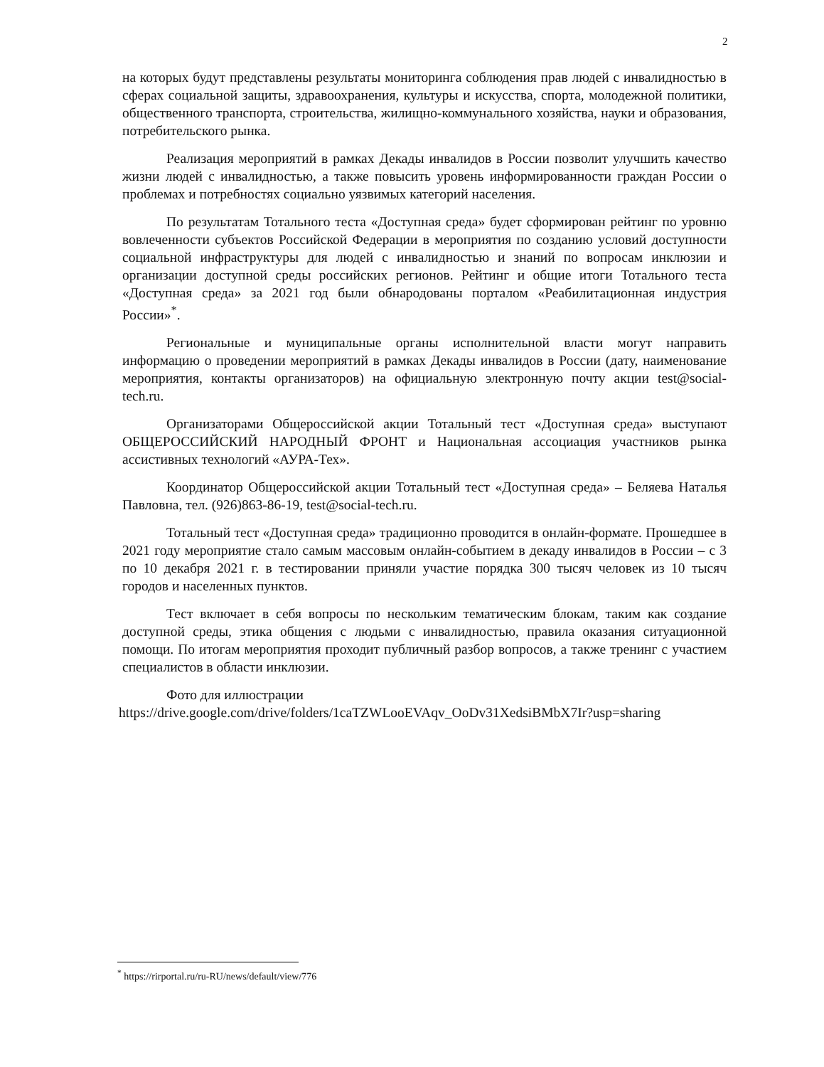2
на которых будут представлены результаты мониторинга соблюдения прав людей с инвалидностью в сферах социальной защиты, здравоохранения, культуры и искусства, спорта, молодежной политики, общественного транспорта, строительства, жилищно-коммунального хозяйства, науки и образования, потребительского рынка.
Реализация мероприятий в рамках Декады инвалидов в России позволит улучшить качество жизни людей с инвалидностью, а также повысить уровень информированности граждан России о проблемах и потребностях социально уязвимых категорий населения.
По результатам Тотального теста «Доступная среда» будет сформирован рейтинг по уровню вовлеченности субъектов Российской Федерации в мероприятия по созданию условий доступности социальной инфраструктуры для людей с инвалидностью и знаний по вопросам инклюзии и организации доступной среды российских регионов. Рейтинг и общие итоги Тотального теста «Доступная среда» за 2021 год были обнародованы порталом «Реабилитационная индустрия России»<sup>*</sup>.
Региональные и муниципальные органы исполнительной власти могут направить информацию о проведении мероприятий в рамках Декады инвалидов в России (дату, наименование мероприятия, контакты организаторов) на официальную электронную почту акции test@social-tech.ru.
Организаторами Общероссийской акции Тотальный тест «Доступная среда» выступают ОБЩЕРОССИЙСКИЙ НАРОДНЫЙ ФРОНТ и Национальная ассоциация участников рынка ассистивных технологий «АУРА-Тех».
Координатор Общероссийской акции Тотальный тест «Доступная среда» – Беляева Наталья Павловна, тел. (926)863-86-19, test@social-tech.ru.
Тотальный тест «Доступная среда» традиционно проводится в онлайн-формате. Прошедшее в 2021 году мероприятие стало самым массовым онлайн-событием в декаду инвалидов в России – с 3 по 10 декабря 2021 г. в тестировании приняли участие порядка 300 тысяч человек из 10 тысяч городов и населенных пунктов.
Тест включает в себя вопросы по нескольким тематическим блокам, таким как создание доступной среды, этика общения с людьми с инвалидностью, правила оказания ситуационной помощи. По итогам мероприятия проходит публичный разбор вопросов, а также тренинг с участием специалистов в области инклюзии.
Фото для иллюстрации
https://drive.google.com/drive/folders/1caTZWLooEVAqv_OoDv31XedsiBMbX7Ir?usp=sharing
<sup>*</sup> https://rirportal.ru/ru-RU/news/default/view/776